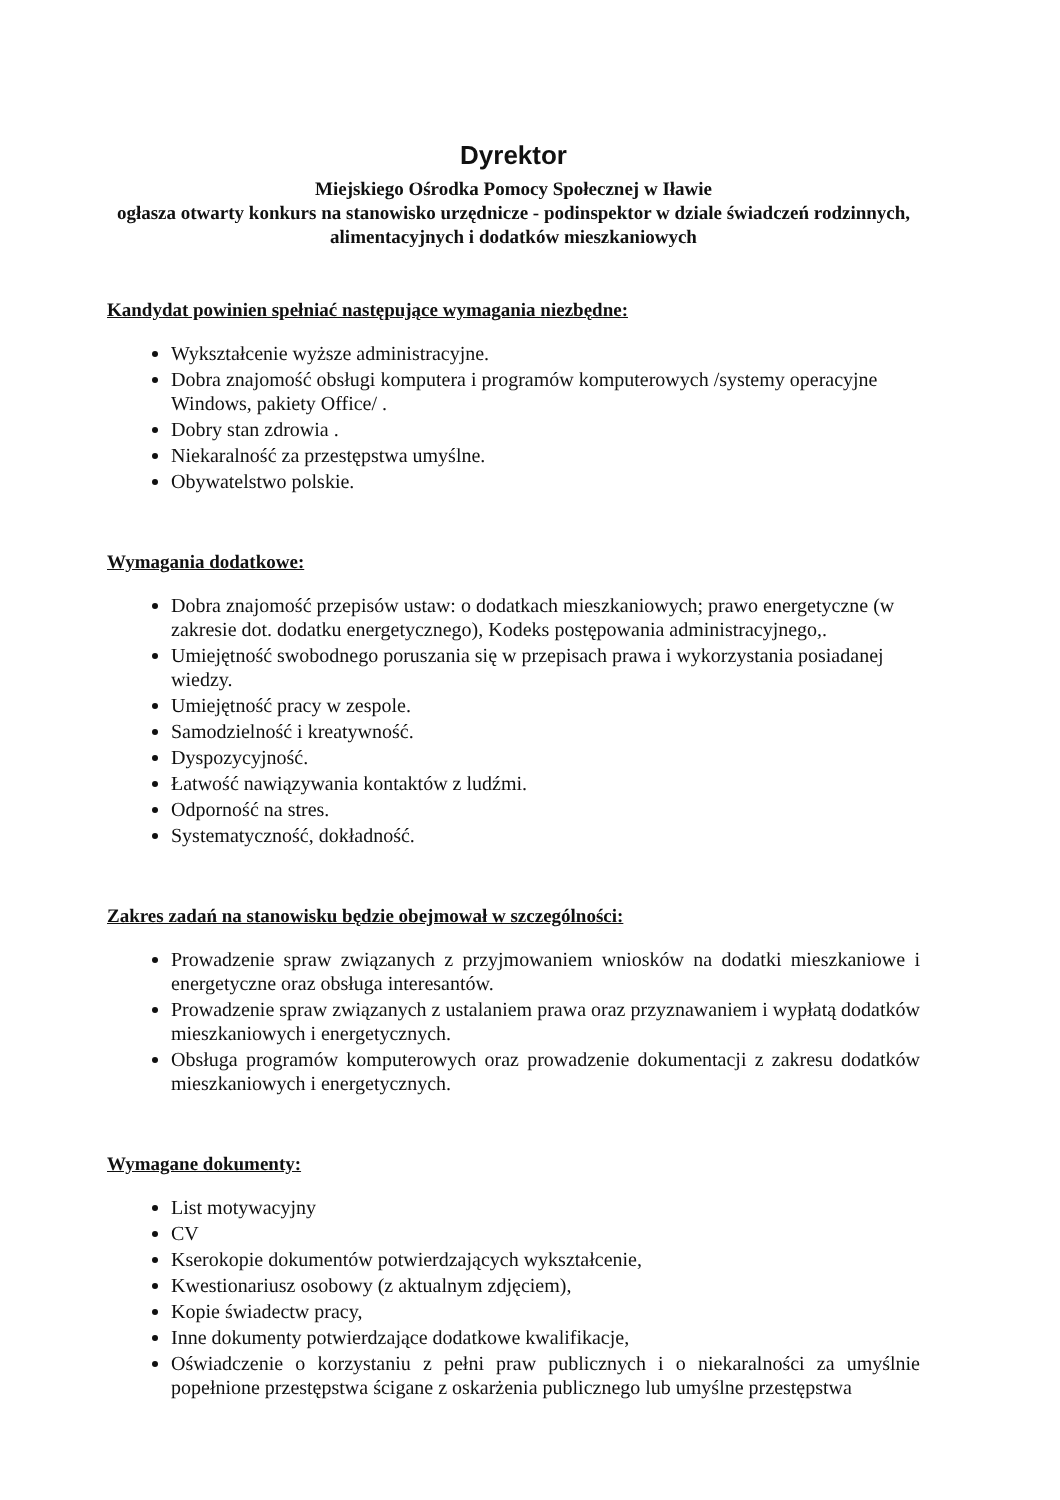Dyrektor
Miejskiego Ośrodka Pomocy Społecznej w Iławie
ogłasza otwarty konkurs na stanowisko urzędnicze - podinspektor w dziale świadczeń rodzinnych, alimentacyjnych i dodatków mieszkaniowych
Kandydat powinien spełniać następujące wymagania niezbędne:
Wykształcenie wyższe administracyjne.
Dobra znajomość obsługi komputera i programów komputerowych /systemy operacyjne Windows, pakiety Office/ .
Dobry stan zdrowia .
Niekaralność za przestępstwa umyślne.
Obywatelstwo polskie.
Wymagania dodatkowe:
Dobra znajomość przepisów ustaw: o dodatkach mieszkaniowych; prawo energetyczne (w zakresie dot. dodatku energetycznego), Kodeks postępowania administracyjnego,.
Umiejętność swobodnego poruszania się w przepisach prawa i wykorzystania posiadanej wiedzy.
Umiejętność pracy w zespole.
Samodzielność i kreatywność.
Dyspozycyjność.
Łatwość nawiązywania kontaktów z ludźmi.
Odporność na stres.
Systematyczność, dokładność.
Zakres zadań na stanowisku będzie obejmował w szczególności:
Prowadzenie spraw związanych z przyjmowaniem wniosków na dodatki mieszkaniowe i energetyczne oraz obsługa interesantów.
Prowadzenie spraw związanych z ustalaniem prawa oraz przyznawaniem i wypłatą dodatków mieszkaniowych i energetycznych.
Obsługa programów komputerowych oraz prowadzenie dokumentacji z zakresu dodatków mieszkaniowych i energetycznych.
Wymagane dokumenty:
List motywacyjny
CV
Kserokopie dokumentów potwierdzających wykształcenie,
Kwestionariusz osobowy (z aktualnym zdjęciem),
Kopie świadectw pracy,
Inne dokumenty potwierdzające dodatkowe kwalifikacje,
Oświadczenie o korzystaniu z pełni praw publicznych i o niekaralności za umyślnie popełnione przestępstwa ścigane z oskarżenia publicznego lub umyślne przestępstwa